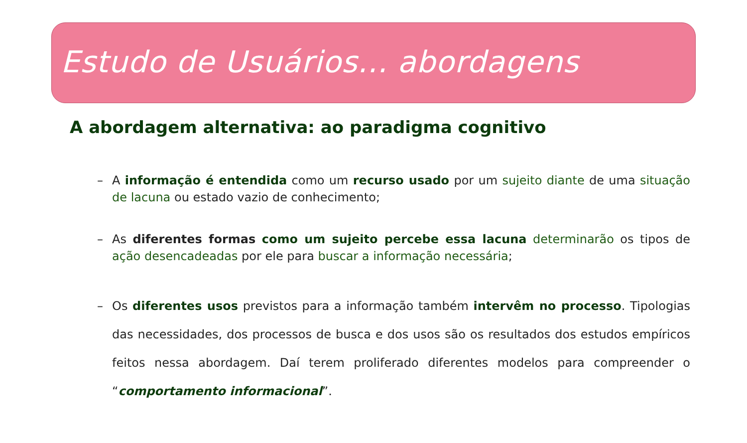Estudo de Usuários... abordagens
A abordagem alternativa: ao paradigma cognitivo
– A informação é entendida como um recurso usado por um sujeito diante de uma situação de lacuna ou estado vazio de conhecimento;
– As diferentes formas como um sujeito percebe essa lacuna determinarão os tipos de ação desencadeadas por ele para buscar a informação necessária;
– Os diferentes usos previstos para a informação também intervêm no processo. Tipologias das necessidades, dos processos de busca e dos usos são os resultados dos estudos empíricos feitos nessa abordagem. Daí terem proliferado diferentes modelos para compreender o “comportamento informacional”.